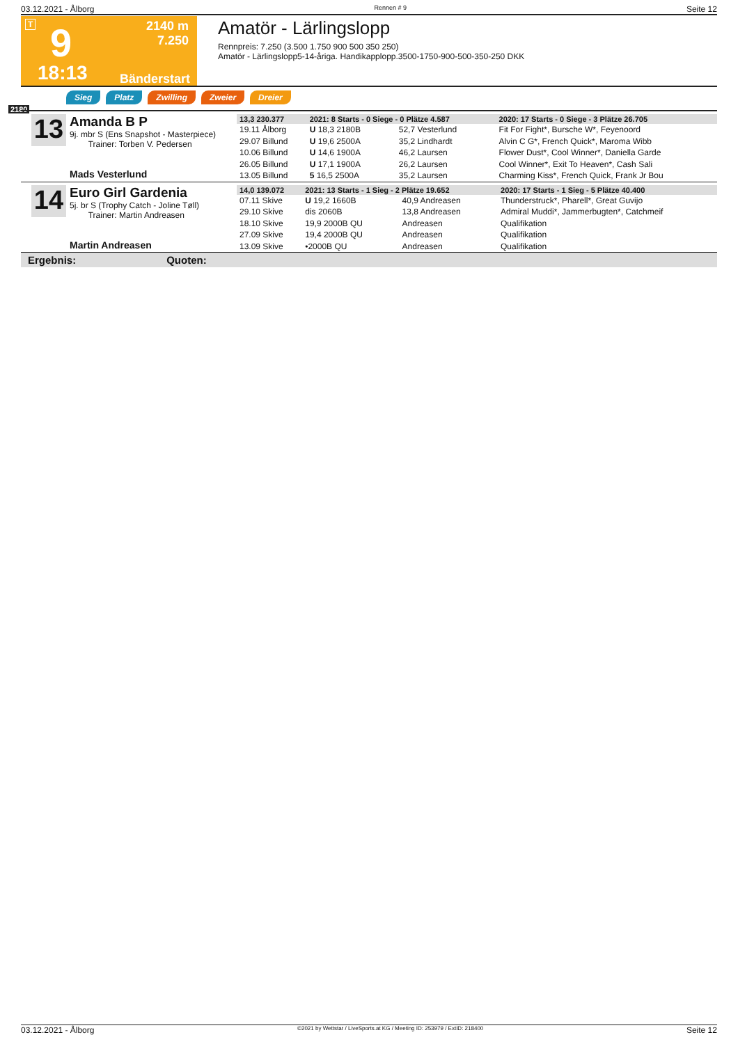03.12.2021 - Ålborg Rennen # 9 Seite 12
T 9
2140 m
7.250
18:13 Bänderstart
Amatör - Lärlingslopp
Rennpreis: 7.250 (3.500 1.750 900 500 350 250)
Amatör - Lärlingslopp5-14-åriga. Handikapplopp.3500-1750-900-500-350-250 DKK
Sieg Platz Zwilling Zweier Dreier
2180
13
Amanda B P
9j. mbr S (Ens Snapshot - Masterpiece)
Trainer: Torben V. Pedersen
Mads Vesterlund
| 13,3 230.377 | 2021: 8 Starts - 0 Siege - 0 Plätze 4.587 | | 2020: 17 Starts - 0 Siege - 3 Plätze 26.705 |
| --- | --- | --- | --- |
| 19.11 Ålborg | U 18,3 2180B | 52,7 Vesterlund | Fit For Fight*, Bursche W*, Feyenoord |
| 29.07 Billund | U 19,6 2500A | 35,2 Lindhardt | Alvin C G*, French Quick*, Maroma Wibb |
| 10.06 Billund | U 14,6 1900A | 46,2 Laursen | Flower Dust*, Cool Winner*, Daniella Garde |
| 26.05 Billund | U 17,1 1900A | 26,2 Laursen | Cool Winner*, Exit To Heaven*, Cash Sali |
| 13.05 Billund | 5 16,5 2500A | 35,2 Laursen | Charming Kiss*, French Quick, Frank Jr Bou |
14
Euro Girl Gardenia
5j. br S (Trophy Catch - Joline Tøll)
Trainer: Martin Andreasen
Martin Andreasen
| 14,0 139.072 | 2021: 13 Starts - 1 Sieg - 2 Plätze 19.652 | | 2020: 17 Starts - 1 Sieg - 5 Plätze 40.400 |
| --- | --- | --- | --- |
| 07.11 Skive | U 19,2 1660B | 40,9 Andreasen | Thunderstruck*, Pharell*, Great Guvijo |
| 29.10 Skive | dis 2060B | 13,8 Andreasen | Admiral Muddi*, Jammerbugten*, Catchmeif |
| 18.10 Skive | 19,9 2000B QU | Andreasen | Qualifikation |
| 27.09 Skive | 19,4 2000B QU | Andreasen | Qualifikation |
| 13.09 Skive | •2000B QU | Andreasen | Qualifikation |
Ergebnis: Quoten:
03.12.2021 - Ålborg ©2021 by Wettstar / LiveSports.at KG / Meeting ID: 253979 / ExtID: 218400 Seite 12